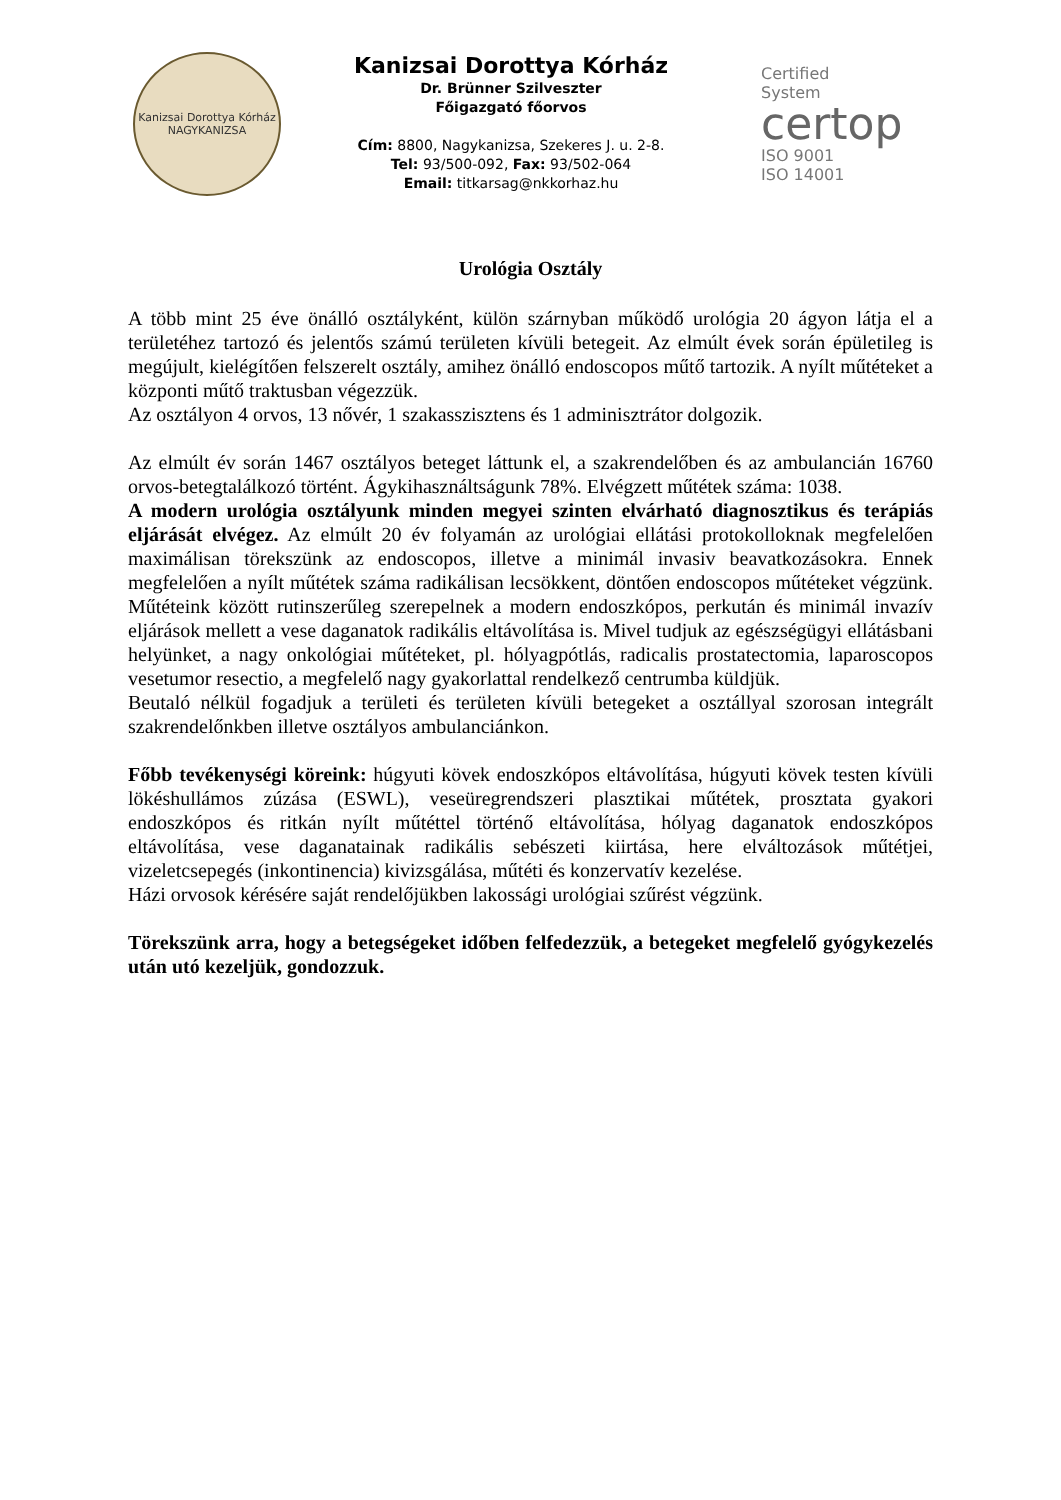Kanizsai Dorottya Kórház
NAGYKANIZSA
Kanizsai Dorottya Kórház
Dr. Brünner Szilveszter
Főigazgató főorvos
Cím: 8800, Nagykanizsa, Szekeres J. u. 2-8.
Tel: 93/500-092, Fax: 93/502-064
Email: titkarsag@nkkorhaz.hu
Certified
System
certop
ISO 9001
ISO 14001
Urológia Osztály
A több mint 25 éve önálló osztályként, külön szárnyban működő urológia 20 ágyon látja el a területéhez tartozó és jelentős számú területen kívüli betegeit. Az elmúlt évek során épületileg is megújult, kielégítően felszerelt osztály, amihez önálló endoscopos műtő tartozik. A nyílt műtéteket a központi műtő traktusban végezzük.
Az osztályon 4 orvos, 13 nővér, 1 szakasszisztens és 1 adminisztrátor dolgozik.
Az elmúlt év során 1467 osztályos beteget láttunk el, a szakrendelőben és az ambulancián 16760 orvos-betegtalálkozó történt. Ágykihasználtságunk 78%. Elvégzett műtétek száma: 1038.
A modern urológia osztályunk minden megyei szinten elvárható diagnosztikus és terápiás eljárását elvégez. Az elmúlt 20 év folyamán az urológiai ellátási protokolloknak megfelelően maximálisan törekszünk az endoscopos, illetve a minimál invasiv beavatkozásokra. Ennek megfelelően a nyílt műtétek száma radikálisan lecsökkent, döntően endoscopos műtéteket végzünk. Műtéteink között rutinszerűleg szerepelnek a modern endoszkópos, perkután és minimál invazív eljárások mellett a vese daganatok radikális eltávolítása is. Mivel tudjuk az egészségügyi ellátásbani helyünket, a nagy onkológiai műtéteket, pl. hólyagpótlás, radicalis prostatectomia, laparoscopos vesetumor resectio, a megfelelő nagy gyakorlattal rendelkező centrumba küldjük.
Beutaló nélkül fogadjuk a területi és területen kívüli betegeket a osztállyal szorosan integrált szakrendelőnkben illetve osztályos ambulanciánkon.
Főbb tevékenységi köreink: húgyuti kövek endoszkópos eltávolítása, húgyuti kövek testen kívüli lökéshullámos zúzása (ESWL), veseüregrendszeri plasztikai műtétek, prosztata gyakori endoszkópos és ritkán nyílt műtéttel történő eltávolítása, hólyag daganatok endoszkópos eltávolítása, vese daganatainak radikális sebészeti kiirtása, here elváltozások műtétjei, vizeletcsepegés (inkontinencia) kivizsgálása, műtéti és konzervatív kezelése.
Házi orvosok kérésére saját rendelőjükben lakossági urológiai szűrést végzünk.
Törekszünk arra, hogy a betegségeket időben felfedezzük, a betegeket megfelelő gyógykezelés után utó kezeljük, gondozzuk.